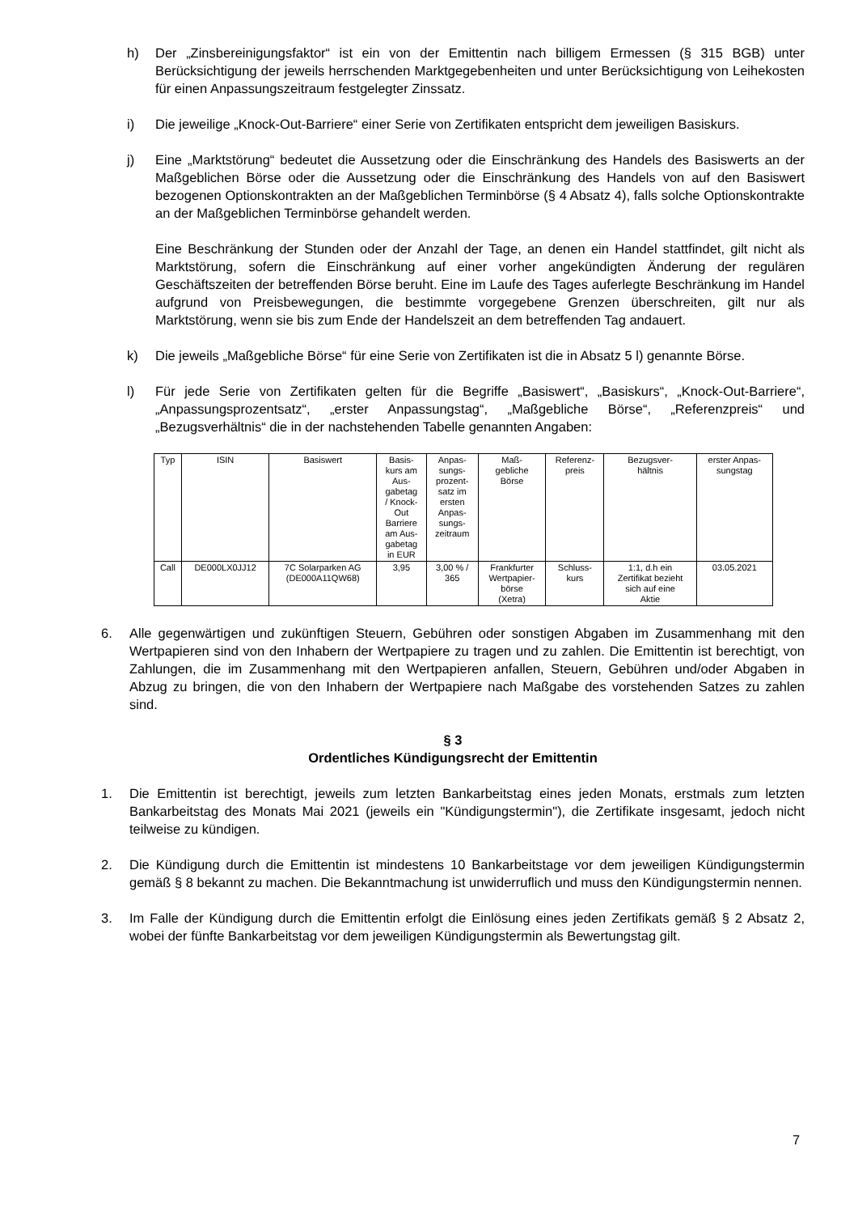h) Der „Zinsbereinigungsfaktor“ ist ein von der Emittentin nach billigem Ermessen (§ 315 BGB) unter Berücksichtigung der jeweils herrschenden Marktgegebenheiten und unter Berücksichtigung von Leihekosten für einen Anpassungszeitraum festgelegter Zinssatz.
i) Die jeweilige „Knock-Out-Barriere“ einer Serie von Zertifikaten entspricht dem jeweiligen Basiskurs.
j) Eine „Marktstörung“ bedeutet die Aussetzung oder die Einschränkung des Handels des Basiswerts an der Maßgeblichen Börse oder die Aussetzung oder die Einschränkung des Handels von auf den Basiswert bezogenen Optionskontrakten an der Maßgeblichen Terminbörse (§ 4 Absatz 4), falls solche Optionskontrakte an der Maßgeblichen Terminbörse gehandelt werden.
Eine Beschränkung der Stunden oder der Anzahl der Tage, an denen ein Handel stattfindet, gilt nicht als Marktstörung, sofern die Einschränkung auf einer vorher angekündigten Änderung der regulären Geschäftszeiten der betreffenden Börse beruht. Eine im Laufe des Tages auferlegte Beschränkung im Handel aufgrund von Preisbewegungen, die bestimmte vorgegebene Grenzen überschreiten, gilt nur als Marktstörung, wenn sie bis zum Ende der Handelszeit an dem betreffenden Tag andauert.
k) Die jeweils „Maßgebliche Börse“ für eine Serie von Zertifikaten ist die in Absatz 5 l) genannte Börse.
l) Für jede Serie von Zertifikaten gelten für die Begriffe „Basiswert“, „Basiskurs“, „Knock-Out-Barriere“, „Anpassungsprozentsatz“, „erster Anpassungstag“, „Maßgebliche Börse“, „Referenzpreis“ und „Bezugsverhältnis“ die in der nachstehenden Tabelle genannten Angaben:
| Typ | ISIN | Basiswert | Basis- kurs am Aus- gabetag / Knock- Out Barriere am Aus- gabetag in EUR | Anpas- sungs- prozent- satz im ersten Anpas- sungs- zeitraum | Maß- gebliche Börse | Referenz- preis | Bezugsver- hältnis | erster Anpas- sungstag |
| --- | --- | --- | --- | --- | --- | --- | --- | --- |
| Call | DE000LX0JJ12 | 7C Solarparken AG (DE000A11QW68) | 3,95 | 3,00 % / 365 | Frankfurter Wertpapier- börse (Xetra) | Schluss- kurs | 1:1, d.h ein Zertifikat bezieht sich auf eine Aktie | 03.05.2021 |
6. Alle gegenwärtigen und zukünftigen Steuern, Gebühren oder sonstigen Abgaben im Zusammenhang mit den Wertpapieren sind von den Inhabern der Wertpapiere zu tragen und zu zahlen. Die Emittentin ist berechtigt, von Zahlungen, die im Zusammenhang mit den Wertpapieren anfallen, Steuern, Gebühren und/oder Abgaben in Abzug zu bringen, die von den Inhabern der Wertpapiere nach Maßgabe des vorstehenden Satzes zu zahlen sind.
§ 3
Ordentliches Kündigungsrecht der Emittentin
1. Die Emittentin ist berechtigt, jeweils zum letzten Bankarbeitstag eines jeden Monats, erstmals zum letzten Bankarbeitstag des Monats Mai 2021 (jeweils ein "Kündigungstermin"), die Zertifikate insgesamt, jedoch nicht teilweise zu kündigen.
2. Die Kündigung durch die Emittentin ist mindestens 10 Bankarbeitstage vor dem jeweiligen Kündigungstermin gemäß § 8 bekannt zu machen. Die Bekanntmachung ist unwiderruflich und muss den Kündigungstermin nennen.
3. Im Falle der Kündigung durch die Emittentin erfolgt die Einlösung eines jeden Zertifikats gemäß § 2 Absatz 2, wobei der fünfte Bankarbeitstag vor dem jeweiligen Kündigungstermin als Bewertungstag gilt.
7